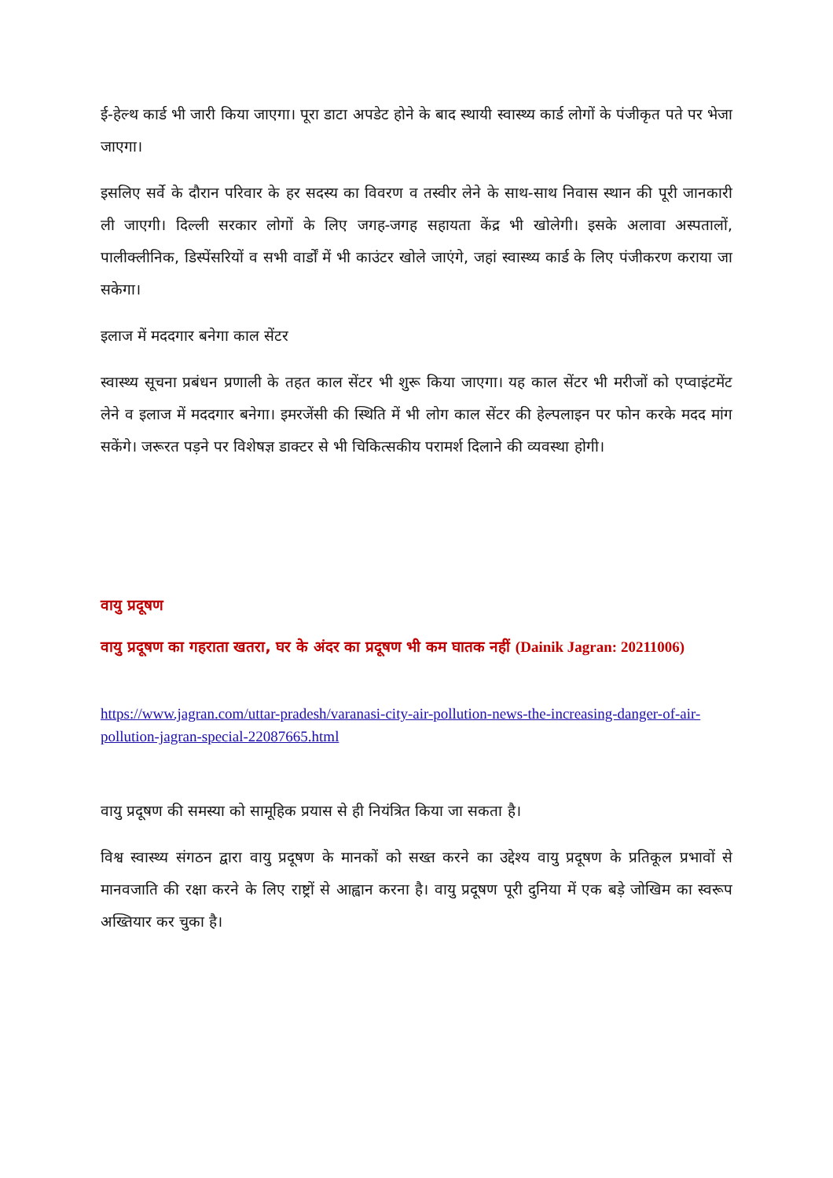ई-हेल्थ कार्ड भी जारी किया जाएगा। पूरा डाटा अपडेट होने के बाद स्थायी स्वास्थ्य कार्ड लोगों के पंजीकृत पते पर भेजा जाएगा।
इसलिए सर्वे के दौरान परिवार के हर सदस्य का विवरण व तस्वीर लेने के साथ-साथ निवास स्थान की पूरी जानकारी ली जाएगी। दिल्ली सरकार लोगों के लिए जगह-जगह सहायता केंद्र भी खोलेगी। इसके अलावा अस्पतालों, पालीक्लीनिक, डिस्पेंसरियों व सभी वार्डों में भी काउंटर खोले जाएंगे, जहां स्वास्थ्य कार्ड के लिए पंजीकरण कराया जा सकेगा।
इलाज में मददगार बनेगा काल सेंटर
स्वास्थ्य सूचना प्रबंधन प्रणाली के तहत काल सेंटर भी शुरू किया जाएगा। यह काल सेंटर भी मरीजों को एप्वाइंटमेंट लेने व इलाज में मददगार बनेगा। इमरजेंसी की स्थिति में भी लोग काल सेंटर की हेल्पलाइन पर फोन करके मदद मांग सकेंगे। जरूरत पड़ने पर विशेषज्ञ डाक्टर से भी चिकित्सकीय परामर्श दिलाने की व्यवस्था होगी।
वायु प्रदूषण
वायु प्रदूषण का गहराता खतरा, घर के अंदर का प्रदूषण भी कम घातक नहीं (Dainik Jagran: 20211006)
https://www.jagran.com/uttar-pradesh/varanasi-city-air-pollution-news-the-increasing-danger-of-air-pollution-jagran-special-22087665.html
वायु प्रदूषण की समस्या को सामूहिक प्रयास से ही नियंत्रित किया जा सकता है।
विश्व स्वास्थ्य संगठन द्वारा वायु प्रदूषण के मानकों को सख्त करने का उद्देश्य वायु प्रदूषण के प्रतिकूल प्रभावों से मानवजाति की रक्षा करने के लिए राष्ट्रों से आह्वान करना है। वायु प्रदूषण पूरी दुनिया में एक बड़े जोखिम का स्वरूप अख्तियार कर चुका है।